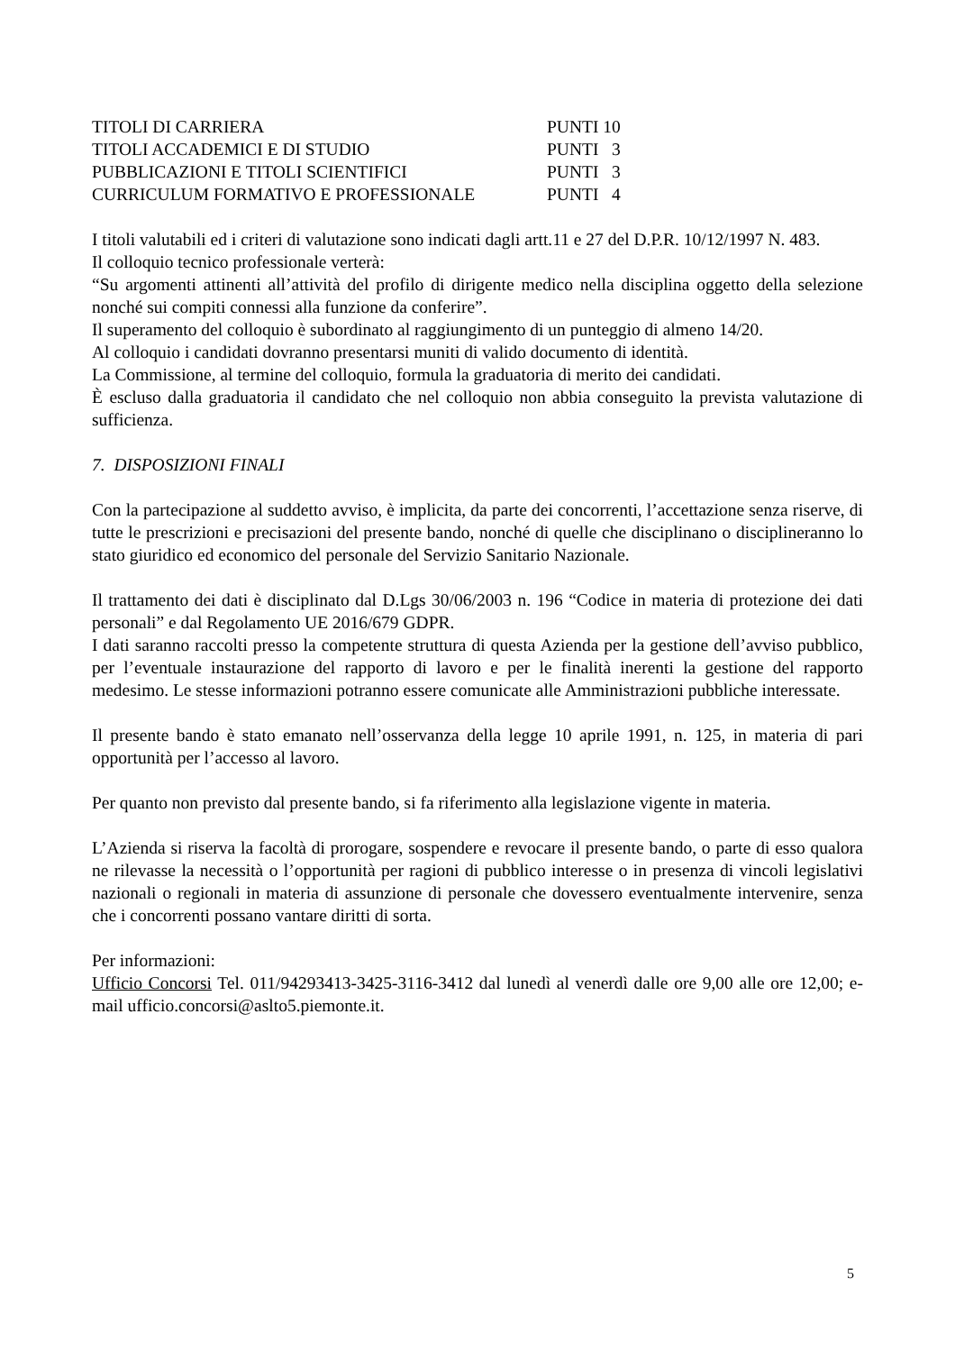| TITOLI DI CARRIERA | PUNTI 10 |
| TITOLI ACCADEMICI E DI STUDIO | PUNTI 3 |
| PUBBLICAZIONI E TITOLI SCIENTIFICI | PUNTI 3 |
| CURRICULUM FORMATIVO E PROFESSIONALE | PUNTI 4 |
I titoli valutabili ed i criteri di valutazione sono indicati dagli artt.11 e 27 del D.P.R. 10/12/1997 N. 483.
Il colloquio tecnico professionale verterà:
“Su argomenti attinenti all’attività del profilo di dirigente medico nella disciplina oggetto della selezione nonché sui compiti connessi alla funzione da conferire”.
Il superamento del colloquio è subordinato al raggiungimento di un punteggio di almeno 14/20.
Al colloquio i candidati dovranno presentarsi muniti di valido documento di identità.
La Commissione, al termine del colloquio, formula la graduatoria di merito dei candidati.
È escluso dalla graduatoria il candidato che nel colloquio non abbia conseguito la prevista valutazione di sufficienza.
7. DISPOSIZIONI FINALI
Con la partecipazione al suddetto avviso, è implicita, da parte dei concorrenti, l’accettazione senza riserve, di tutte le prescrizioni e precisazioni del presente bando, nonché di quelle che disciplinano o disciplineranno lo stato giuridico ed economico del personale del Servizio Sanitario Nazionale.
Il trattamento dei dati è disciplinato dal D.Lgs 30/06/2003 n. 196 “Codice in materia di protezione dei dati personali” e dal Regolamento UE 2016/679 GDPR.
I dati saranno raccolti presso la competente struttura di questa Azienda per la gestione dell’avviso pubblico, per l’eventuale instaurazione del rapporto di lavoro e per le finalità inerenti la gestione del rapporto medesimo. Le stesse informazioni potranno essere comunicate alle Amministrazioni pubbliche interessate.
Il presente bando è stato emanato nell’osservanza della legge 10 aprile 1991, n. 125, in materia di pari opportunità per l’accesso al lavoro.
Per quanto non previsto dal presente bando, si fa riferimento alla legislazione vigente in materia.
L’Azienda si riserva la facoltà di prorogare, sospendere e revocare il presente bando, o parte di esso qualora ne rilevasse la necessità o l’opportunità per ragioni di pubblico interesse o in presenza di vincoli legislativi nazionali o regionali in materia di assunzione di personale che dovessero eventualmente intervenire, senza che i concorrenti possano vantare diritti di sorta.
Per informazioni:
Ufficio Concorsi Tel. 011/94293413-3425-3116-3412 dal lunedì al venerdì dalle ore 9,00 alle ore 12,00; e-mail ufficio.concorsi@aslto5.piemonte.it.
5